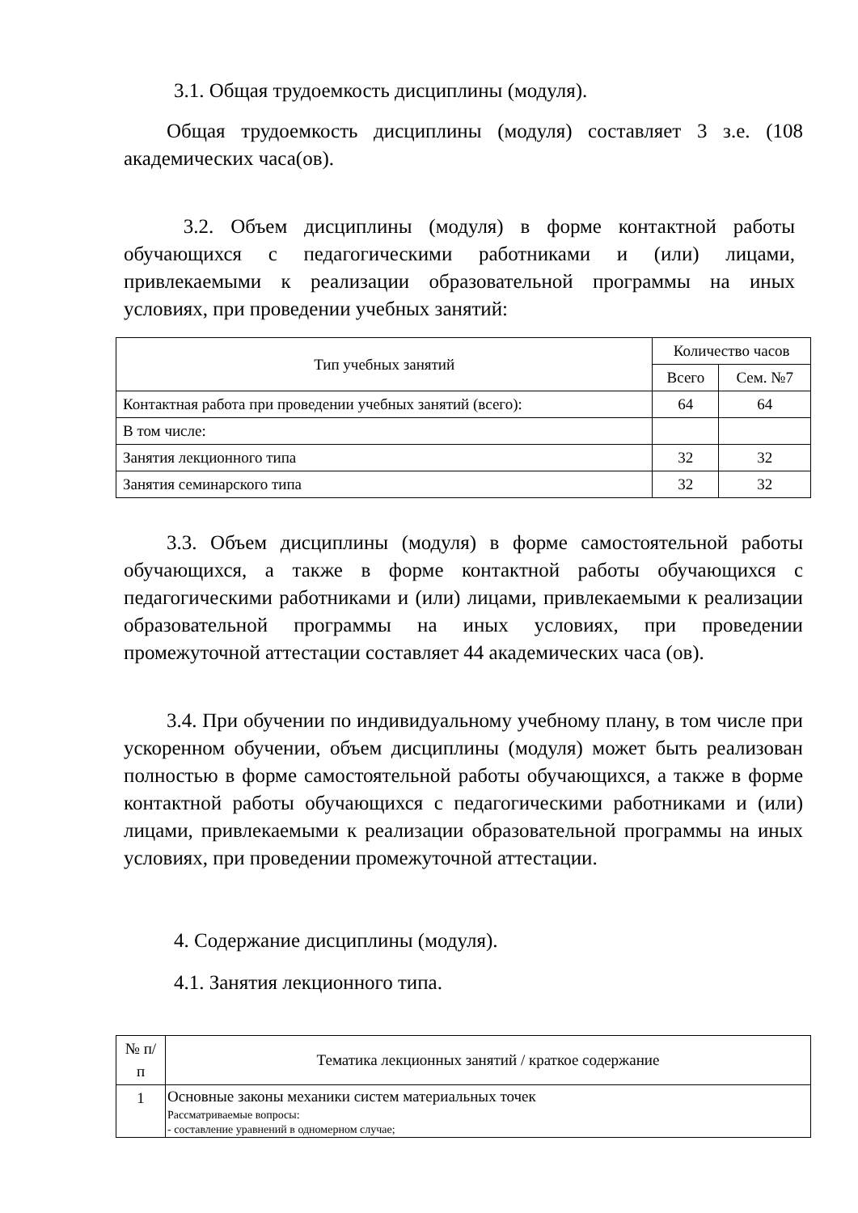3.1. Общая трудоемкость дисциплины (модуля).
Общая трудоемкость дисциплины (модуля) составляет 3 з.е. (108 академических часа(ов).
3.2. Объем дисциплины (модуля) в форме контактной работы обучающихся с педагогическими работниками и (или) лицами, привлекаемыми к реализации образовательной программы на иных условиях, при проведении учебных занятий:
| Тип учебных занятий | Количество часов | |
| --- | --- | --- |
| | Всего | Сем. №7 |
| Контактная работа при проведении учебных занятий (всего): | 64 | 64 |
| В том числе: | | |
| Занятия лекционного типа | 32 | 32 |
| Занятия семинарского типа | 32 | 32 |
3.3. Объем дисциплины (модуля) в форме самостоятельной работы обучающихся, а также в форме контактной работы обучающихся с педагогическими работниками и (или) лицами, привлекаемыми к реализации образовательной программы на иных условиях, при проведении промежуточной аттестации составляет 44 академических часа (ов).
3.4. При обучении по индивидуальному учебному плану, в том числе при ускоренном обучении, объем дисциплины (модуля) может быть реализован полностью в форме самостоятельной работы обучающихся, а также в форме контактной работы обучающихся с педагогическими работниками и (или) лицами, привлекаемыми к реализации образовательной программы на иных условиях, при проведении промежуточной аттестации.
4. Содержание дисциплины (модуля).
4.1. Занятия лекционного типа.
| № п/п | Тематика лекционных занятий / краткое содержание |
| --- | --- |
| 1 | Основные законы механики систем материальных точек Рассматриваемые вопросы: - составление уравнений в одномерном случае; |